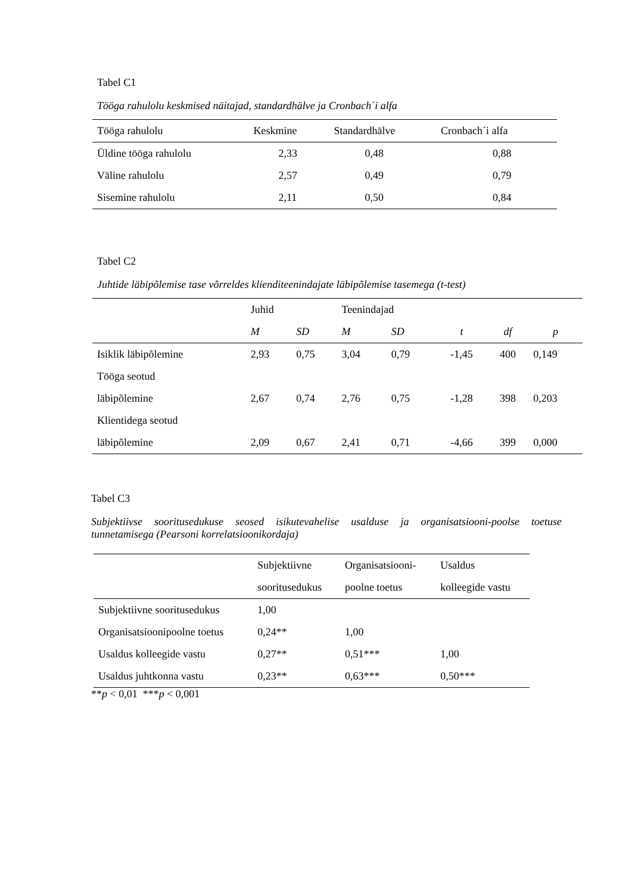Tabel C1
Tööga rahulolu keskmised näitajad, standardhälve ja Cronbach´i alfa
| Tööga rahulolu | Keskmine | Standardhälve | Cronbach´i alfa |
| --- | --- | --- | --- |
| Üldine tööga rahulolu | 2,33 | 0,48 | 0,88 |
| Väline rahulolu | 2,57 | 0,49 | 0,79 |
| Sisemine rahulolu | 2,11 | 0,50 | 0,84 |
Tabel C2
Juhtide läbipõlemise tase võrreldes klienditeenindajate läbipõlemise tasemega (t-test)
| | Juhid | | Teenindajad | | | | |
| --- | --- | --- | --- | --- | --- | --- | --- |
| | M | SD | M | SD | t | df | p |
| Isiklik läbipõlemine | 2,93 | 0,75 | 3,04 | 0,79 | -1,45 | 400 | 0,149 |
| Tööga seotud | | | | | | | |
| läbipõlemine | 2,67 | 0,74 | 2,76 | 0,75 | -1,28 | 398 | 0,203 |
| Klientidega seotud | | | | | | | |
| läbipõlemine | 2,09 | 0,67 | 2,41 | 0,71 | -4,66 | 399 | 0,000 |
Tabel C3
Subjektiivse sooritusedukuse seosed isikutevahelise usalduse ja organisatsiooni-poolse toetuse tunnetamisega (Pearsoni korrelatsioonikordaja)
| | Subjektiivne | Organisatsiooni- | Usaldus |
| --- | --- | --- | --- |
| | sooritusedukus | poolne toetus | kolleegide vastu |
| Subjektiivne sooritusedukus | 1,00 | | |
| Organisatsioonipoolne toetus | 0,24** | 1,00 | |
| Usaldus kolleegide vastu | 0,27** | 0,51*** | 1,00 |
| Usaldus juhtkonna vastu | 0,23** | 0,63*** | 0,50*** |
**p < 0,01 ***p < 0,001